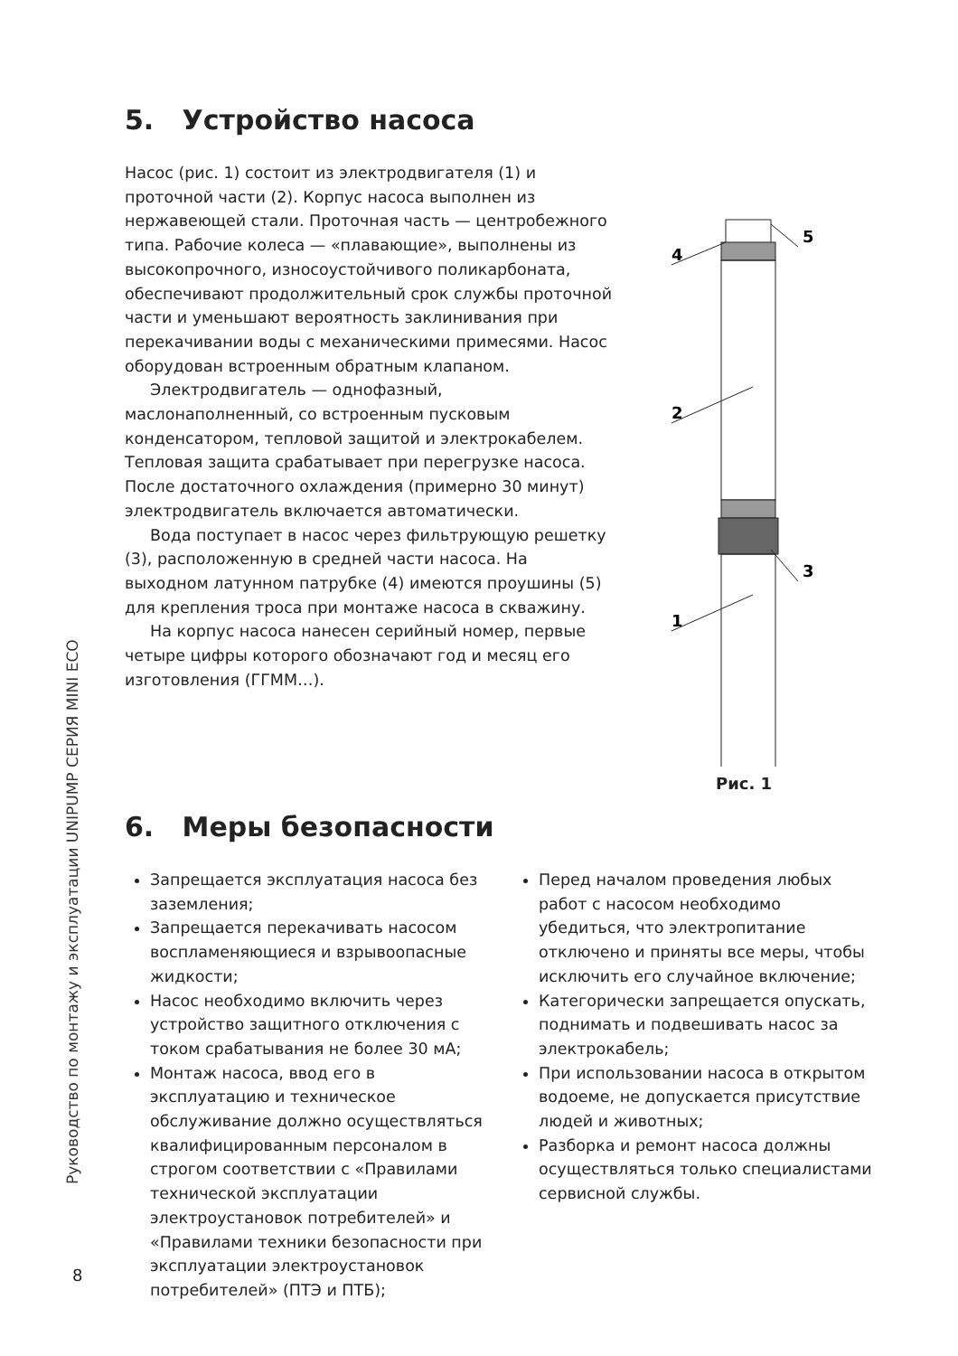Руководство по монтажу и эксплуатации UNIPUMP СЕРИЯ MINI ECO
5. Устройство насоса
Насос (рис. 1) состоит из электродвигателя (1) и проточной части (2). Корпус насоса выполнен из нержавеющей стали. Проточная часть — центробежного типа. Рабочие колеса — «плавающие», выполнены из высокопрочного, износоустойчивого поликарбоната, обеспечивают продолжительный срок службы проточной части и уменьшают вероятность заклинивания при перекачивании воды с механическими примесями. Насос оборудован встроенным обратным клапаном.
Электродвигатель — однофазный, маслонаполненный, со встроенным пусковым конденсатором, тепловой защитой и электрокабелем. Тепловая защита срабатывает при перегрузке насоса. После достаточного охлаждения (примерно 30 минут) электродвигатель включается автоматически.
Вода поступает в насос через фильтрующую решетку (3), расположенную в средней части насоса. На выходном латунном патрубке (4) имеются проушины (5) для крепления троса при монтаже насоса в скважину.
На корпус насоса нанесен серийный номер, первые четыре цифры которого обозначают год и месяц его изготовления (ГГММ…).
4
5
2
3
1
Рис. 1
6. Меры безопасности
Запрещается эксплуатация насоса без заземления;
Запрещается перекачивать насосом воспламеняющиеся и взрывоопасные жидкости;
Насос необходимо включить через устройство защитного отключения с током срабатывания не более 30 мА;
Монтаж насоса, ввод его в эксплуатацию и техническое обслуживание должно осуществляться квалифицированным персоналом в строгом соответствии с «Правилами технической эксплуатации электроустановок потребителей» и «Правилами техники безопасности при эксплуатации электроустановок потребителей» (ПТЭ и ПТБ);
Перед началом проведения любых работ с насосом необходимо убедиться, что электропитание отключено и приняты все меры, чтобы исключить его случайное включение;
Категорически запрещается опускать, поднимать и подвешивать насос за электрокабель;
При использовании насоса в открытом водоеме, не допускается присутствие людей и животных;
Разборка и ремонт насоса должны осуществляться только специалистами сервисной службы.
8